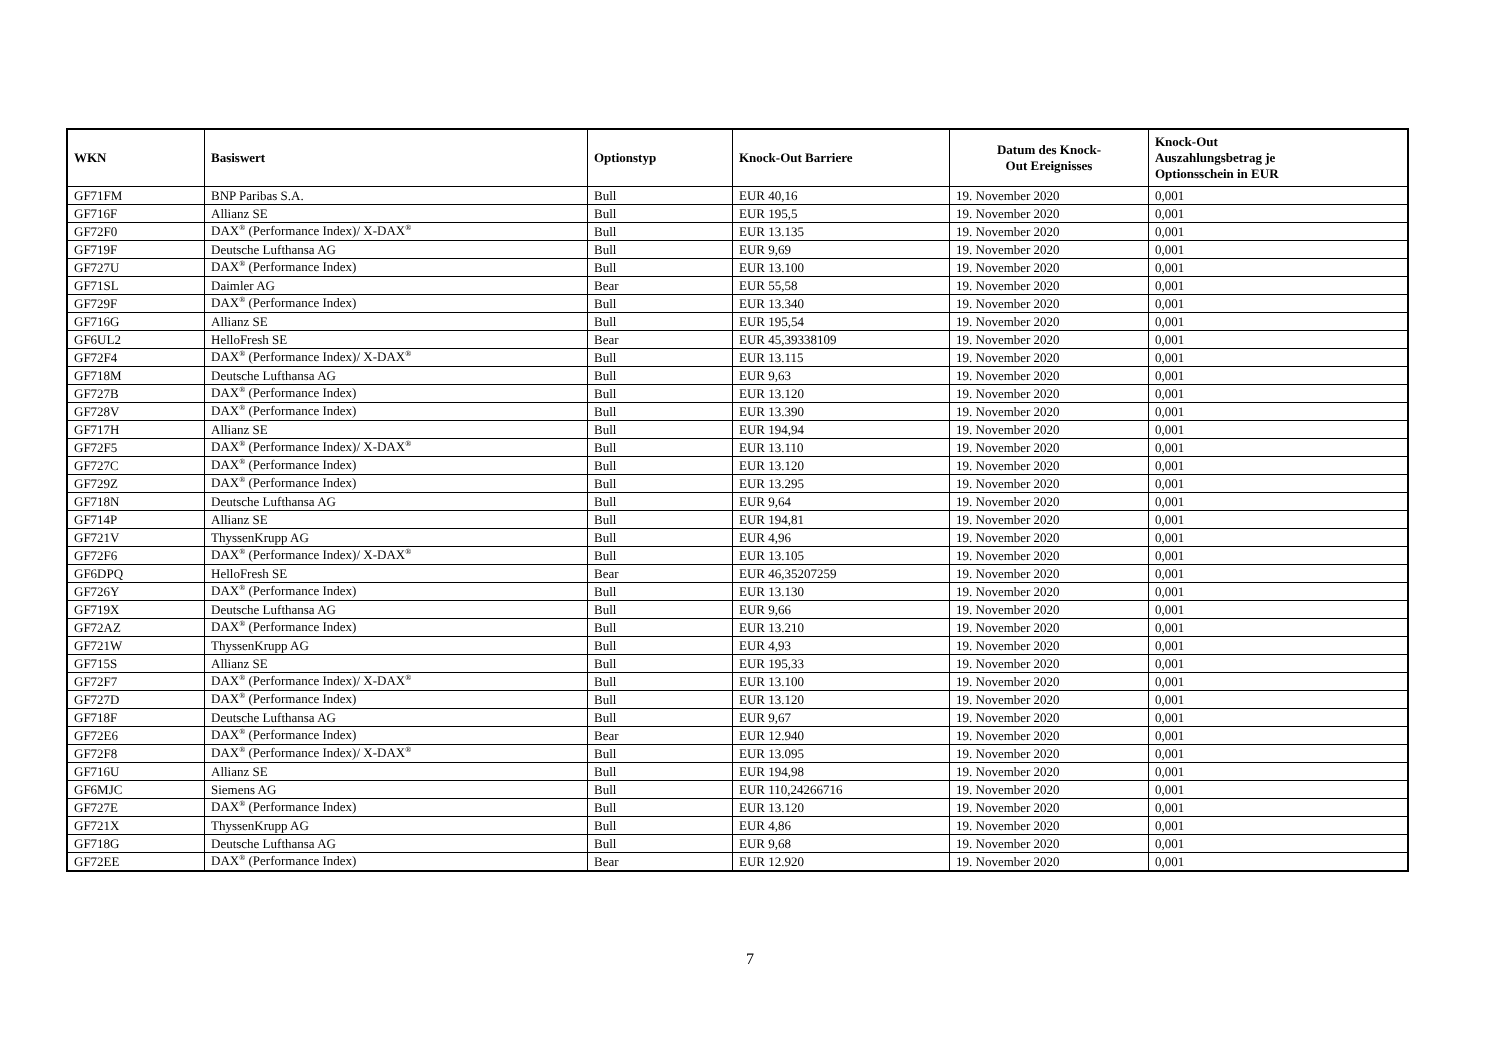| WKN | Basiswert | Optionstyp | Knock-Out Barriere | Datum des Knock- Out Ereignisses | Knock-Out Auszahlungsbetrag je Optionsschein in EUR |
| --- | --- | --- | --- | --- | --- |
| GF71FM | BNP Paribas S.A. | Bull | EUR 40,16 | 19. November 2020 | 0,001 |
| GF716F | Allianz SE | Bull | EUR 195,5 | 19. November 2020 | 0,001 |
| GF72F0 | DAX<sup>®</sup> (Performance Index)/ X-DAX<sup>®</sup> | Bull | EUR 13.135 | 19. November 2020 | 0,001 |
| GF719F | Deutsche Lufthansa AG | Bull | EUR 9,69 | 19. November 2020 | 0,001 |
| GF727U | DAX<sup>®</sup> (Performance Index) | Bull | EUR 13.100 | 19. November 2020 | 0,001 |
| GF71SL | Daimler AG | Bear | EUR 55,58 | 19. November 2020 | 0,001 |
| GF729F | DAX<sup>®</sup> (Performance Index) | Bull | EUR 13.340 | 19. November 2020 | 0,001 |
| GF716G | Allianz SE | Bull | EUR 195,54 | 19. November 2020 | 0,001 |
| GF6UL2 | HelloFresh SE | Bear | EUR 45,39338109 | 19. November 2020 | 0,001 |
| GF72F4 | DAX<sup>®</sup> (Performance Index)/ X-DAX<sup>®</sup> | Bull | EUR 13.115 | 19. November 2020 | 0,001 |
| GF718M | Deutsche Lufthansa AG | Bull | EUR 9,63 | 19. November 2020 | 0,001 |
| GF727B | DAX<sup>®</sup> (Performance Index) | Bull | EUR 13.120 | 19. November 2020 | 0,001 |
| GF728V | DAX<sup>®</sup> (Performance Index) | Bull | EUR 13.390 | 19. November 2020 | 0,001 |
| GF717H | Allianz SE | Bull | EUR 194,94 | 19. November 2020 | 0,001 |
| GF72F5 | DAX<sup>®</sup> (Performance Index)/ X-DAX<sup>®</sup> | Bull | EUR 13.110 | 19. November 2020 | 0,001 |
| GF727C | DAX<sup>®</sup> (Performance Index) | Bull | EUR 13.120 | 19. November 2020 | 0,001 |
| GF729Z | DAX<sup>®</sup> (Performance Index) | Bull | EUR 13.295 | 19. November 2020 | 0,001 |
| GF718N | Deutsche Lufthansa AG | Bull | EUR 9,64 | 19. November 2020 | 0,001 |
| GF714P | Allianz SE | Bull | EUR 194,81 | 19. November 2020 | 0,001 |
| GF721V | ThyssenKrupp AG | Bull | EUR 4,96 | 19. November 2020 | 0,001 |
| GF72F6 | DAX<sup>®</sup> (Performance Index)/ X-DAX<sup>®</sup> | Bull | EUR 13.105 | 19. November 2020 | 0,001 |
| GF6DPQ | HelloFresh SE | Bear | EUR 46,35207259 | 19. November 2020 | 0,001 |
| GF726Y | DAX<sup>®</sup> (Performance Index) | Bull | EUR 13.130 | 19. November 2020 | 0,001 |
| GF719X | Deutsche Lufthansa AG | Bull | EUR 9,66 | 19. November 2020 | 0,001 |
| GF72AZ | DAX<sup>®</sup> (Performance Index) | Bull | EUR 13.210 | 19. November 2020 | 0,001 |
| GF721W | ThyssenKrupp AG | Bull | EUR 4,93 | 19. November 2020 | 0,001 |
| GF715S | Allianz SE | Bull | EUR 195,33 | 19. November 2020 | 0,001 |
| GF72F7 | DAX<sup>®</sup> (Performance Index)/ X-DAX<sup>®</sup> | Bull | EUR 13.100 | 19. November 2020 | 0,001 |
| GF727D | DAX<sup>®</sup> (Performance Index) | Bull | EUR 13.120 | 19. November 2020 | 0,001 |
| GF718F | Deutsche Lufthansa AG | Bull | EUR 9,67 | 19. November 2020 | 0,001 |
| GF72E6 | DAX<sup>®</sup> (Performance Index) | Bear | EUR 12.940 | 19. November 2020 | 0,001 |
| GF72F8 | DAX<sup>®</sup> (Performance Index)/ X-DAX<sup>®</sup> | Bull | EUR 13.095 | 19. November 2020 | 0,001 |
| GF716U | Allianz SE | Bull | EUR 194,98 | 19. November 2020 | 0,001 |
| GF6MJC | Siemens AG | Bull | EUR 110,24266716 | 19. November 2020 | 0,001 |
| GF727E | DAX<sup>®</sup> (Performance Index) | Bull | EUR 13.120 | 19. November 2020 | 0,001 |
| GF721X | ThyssenKrupp AG | Bull | EUR 4,86 | 19. November 2020 | 0,001 |
| GF718G | Deutsche Lufthansa AG | Bull | EUR 9,68 | 19. November 2020 | 0,001 |
| GF72EE | DAX<sup>®</sup> (Performance Index) | Bear | EUR 12.920 | 19. November 2020 | 0,001 |
7